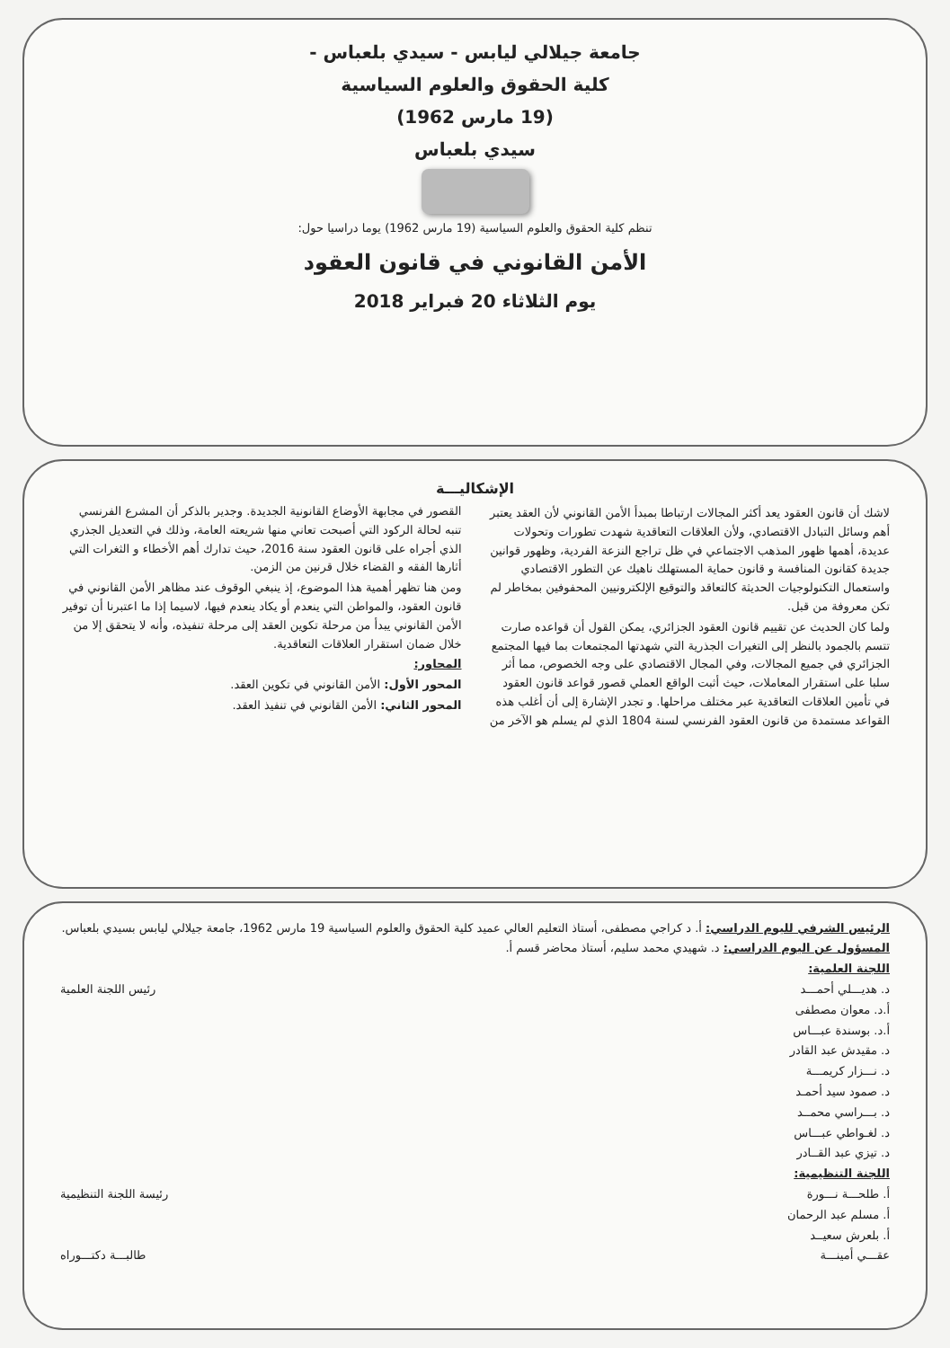جامعة جيلالي ليابس - سيدي بلعباس -
كلية الحقوق والعلوم السياسية
(19 مارس 1962)
سيدي بلعباس
تنظم كلية الحقوق والعلوم السياسية (19 مارس 1962) يوما دراسيا حول:
الأمن القانوني في قانون العقود
يوم الثلاثاء 20 فبراير 2018
الإشكاليـــة
لاشك أن قانون العقود يعد أكثر المجالات ارتباطا بمبدأ الأمن القانوني لأن العقد يعتبر أهم وسائل التبادل الاقتصادي، ولأن العلاقات التعاقدية شهدت تطورات وتحولات عديدة، أهمها ظهور المذهب الاجتماعي في ظل تراجع النزعة الفردية، وظهور قوانين جديدة كقانون المنافسة و قانون حماية المستهلك ناهيك عن التطور الاقتصادي واستعمال التكنولوجيات الحديثة كالتعاقد والتوقيع الإلكترونيين المحفوفين بمخاطر لم تكن معروفة من قبل.
ولما كان الحديث عن تقييم قانون العقود الجزائري، يمكن القول أن قواعده صارت تتسم بالجمود بالنظر إلى التغيرات الجذرية التي شهدتها المجتمعات بما فيها المجتمع الجزائري في جميع المجالات، وفي المجال الاقتصادي على وجه الخصوص، مما أثر سلبا على استقرار المعاملات، حيث أثبت الواقع العملي قصور قواعد قانون العقود في تأمين العلاقات التعاقدية عبر مختلف مراحلها. و تجدر الإشارة إلى أن أغلب هذه القواعد مستمدة من قانون العقود الفرنسي لسنة 1804 الذي لم يسلم هو الآخر من القصور في مجابهة الأوضاع القانونية الجديدة. وجدير بالذكر أن المشرع الفرنسي تنبه لحالة الركود التي أصبحت تعاني منها شريعته العامة، وذلك في التعديل الجذري الذي أجراه على قانون العقود سنة 2016، حيث تدارك أهم الأخطاء و الثغرات التي أثارها الفقه و القضاء خلال قرنين من الزمن.
ومن هنا تظهر أهمية هذا الموضوع، إذ ينبغي الوقوف عند مظاهر الأمن القانوني في قانون العقود، والمواطن التي ينعدم أو يكاد ينعدم فيها، لاسيما إذا ما اعتبرنا أن توفير الأمن القانوني يبدأ من مرحلة تكوين العقد إلى مرحلة تنفيذه، وأنه لا يتحقق إلا من خلال ضمان استقرار العلاقات التعاقدية.
المحاور:
المحور الأول: الأمن القانوني في تكوين العقد.
المحور الثاني: الأمن القانوني في تنفيذ العقد.
الرئيس الشرفي لليوم الدراسي: أ. د كراجي مصطفى، أستاذ التعليم العالي عميد كلية الحقوق والعلوم السياسية 19 مارس 1962، جامعة جيلالي ليابس بسيدي بلعباس.
المسؤول عن اليوم الدراسي: د. شهيدي محمد سليم، أستاذ محاضر قسم أ.
اللجنة العلمية:
د. هديـــلي أحمـــد رئيس اللجنة العلمية
أ.د. معوان مصطفى
أ.د. بوسندة عبـــاس
د. مقيدش عبد القادر
د. نـــزار كريمـــة
د. صمود سيد أحمـد
د. بـــراسي محمــد
د. لغـواطي عبـــاس
د. تيزي عبد القــادر
اللجنة التنظيمية:
أ. طلحـــة نـــورة رئيسة اللجنة التنظيمية
أ. مسلم عبد الرحمان
أ. بلعرش سعيــد
عقـــي أمينـــة طالبـــة دكتـــوراه